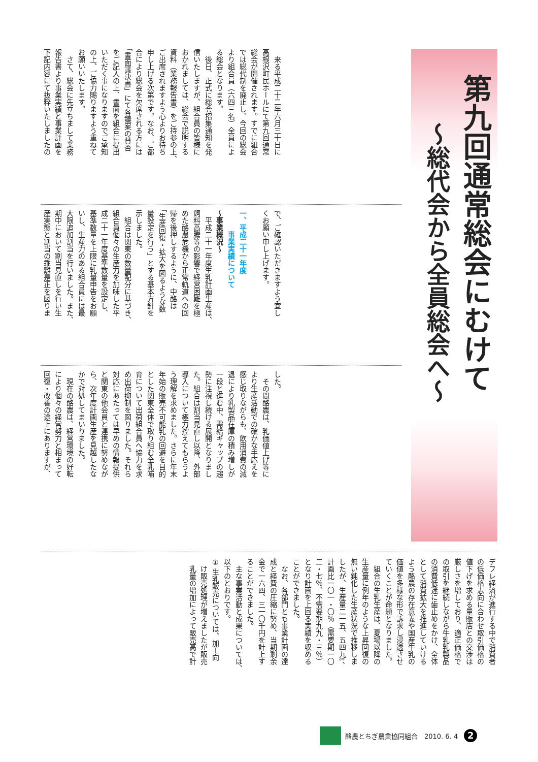第九回通常総会にむけて
～総代会から全員総会へ～
　来る平成二十二年六月三十日に
高根沢町民ホールにて第九回通常
総会が開催されます。すでに組合
では総代制を廃止し、今回の総会
より組合員（六四三名）全員によ
る総会となります。
　後日、正式に総会招集通知を発
信いたしますが、組合員の皆様に
おかれましては、総会で説明する
資料（業務報告書）をご持参の上、
ご出席されますよう心よりお待ち
申し上げる次第です。なお、ご都
合により総会を欠席される方には
「書面議決書」にて各議案の賛否
をご記入の上、書面を組合に提出
いただく事になりますのでご承知
の上、ご協力賜りますよう重ねて
お願いいたします。
　さて、総会に先立ちまして業務
報告書より事業実績と事業計画を
下記内容にて抜粋いたしましたの
で、ご確認いただきますよう宜し
くお願い申し上げます。
　
一、平成二十一年度
　　　事業実績について
～事業概況～
　平成二十一年度生乳計画生産は、
飼料高騰等の影響で経営困難を極
めた酪農危機から正常軌道への回
帰を後押しするように、中酪は
「生産回復・拡大を図るような数
量設定を行う」とする基本方針を
示しました。
　組合は関東の数量配分に基づき、
組合員個々の生産力を加味した平
成二十一年度基準数量を設定し、
基準数量を上限に乳量申告をお願
いし、生産力のある組合員には最
大限追加割当を行いました。また、
期中において割当見直しを行い生
産実態と割当の乖離是正を図りま
した。
　その間酪農は、乳価値上げ等に
より生産活動での確かな手応えを
感じ取りながらも、飲用消費の減
退により乳製品在庫の積み増しが
一段と進む中、需給ギャップの趨
勢に注視し続ける展開となりまし
た。組合は割当見直し以降、外部
導入について極力控えてもらうよ
う理解を求めました。さらに年末
年始の販売不可能乳の回避を目的
とした関東全体で取り組む全乳哺
育について出荷組合員へ協力を求
め出荷抑制を図りました。それら
対応にあたっては早めの情報提供
と関東の他会員と連携に努めなが
ら、次年度計画生産を見越したな
かで対処してまいりました。
　現在の酪農は、経営環境の好転
により個々の経営努力と相まって
回復・改善の途上にありますが、
デフレ経済が進行する中で消費者
の低価格志向に合わせ取引価格の
値下げを求める量販店との交渉は
厳しさを増しており、適正価格で
の取引を継続しながら牛乳乳製品
の消費低迷に歯止めをかけ、全体
として消費拡大を推進していける
よう酪農の存在意義や国産牛乳の
価値を多様な形で訴求し浸透させ
ていくことが命題となりました。
　組合の生乳生産は、夏場以降の
生産量に例年のような上昇回復の
無い鈍化した生産状況で推移しま
したが、生産量二一五、五四九t、
計画比一〇一・〇％（需要期一〇
二・七％、不需要期九九・三％）
となり計画を上回る実績を収める
ことができました。
　なお、各部門とも事業計画の達
成と経費の圧縮に努め、当期剰余
金で一六四、三一〇千円を計上す
ることができました。
　主な事業活動と成果については、
以下のとおりです。
① 生乳販売については、加工向
　け販売処理が増えましたが販売
　乳量の増加によって販売高で計
酪農とちぎ農業協同組合　2010. 6. 4 2